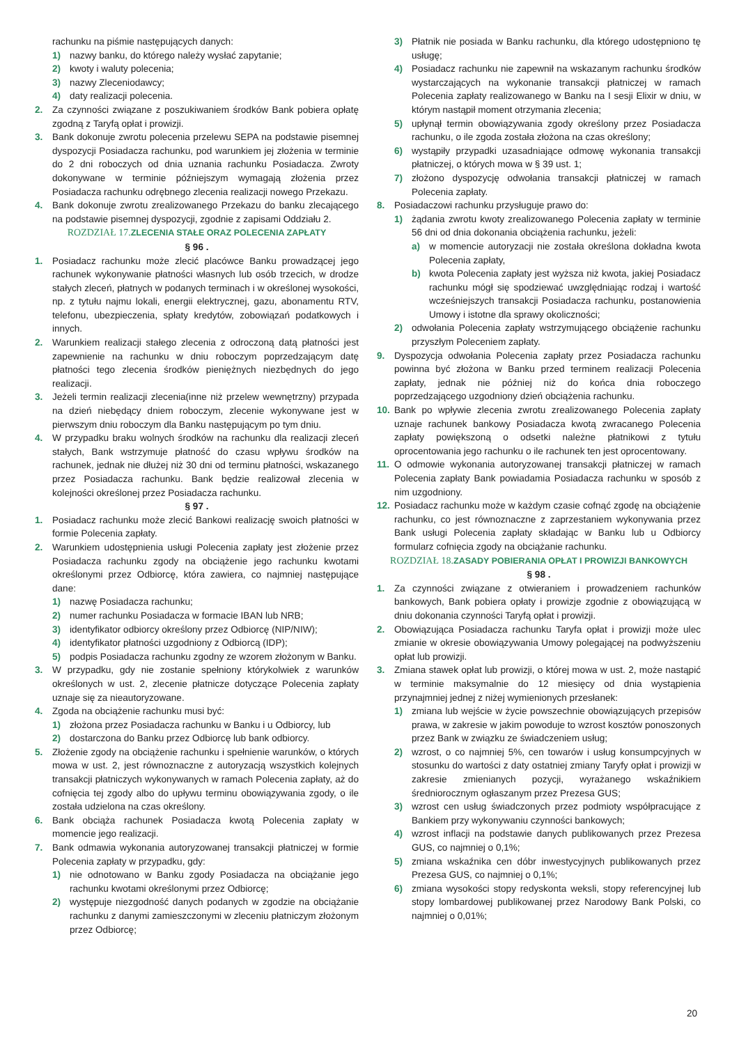rachunku na piśmie następujących danych:
1) nazwy banku, do którego należy wysłać zapytanie;
2) kwoty i waluty polecenia;
3) nazwy Zleceniodawcy;
4) daty realizacji polecenia.
2. Za czynności związane z poszukiwaniem środków Bank pobiera opłatę zgodną z Taryfą opłat i prowizji.
3. Bank dokonuje zwrotu polecenia przelewu SEPA na podstawie pisemnej dyspozycji Posiadacza rachunku, pod warunkiem jej złożenia w terminie do 2 dni roboczych od dnia uznania rachunku Posiadacza. Zwroty dokonywane w terminie późniejszym wymagają złożenia przez Posiadacza rachunku odrębnego zlecenia realizacji nowego Przekazu.
4. Bank dokonuje zwrotu zrealizowanego Przekazu do banku zlecającego na podstawie pisemnej dyspozycji, zgodnie z zapisami Oddziału 2.
ROZDZIAŁ 17. ZLECENIA STAŁE ORAZ POLECENIA ZAPŁATY
§ 96 .
1. Posiadacz rachunku może zlecić placówce Banku prowadzącej jego rachunek wykonywanie płatności własnych lub osób trzecich, w drodze stałych zleceń, płatnych w podanych terminach i w określonej wysokości, np. z tytułu najmu lokali, energii elektrycznej, gazu, abonamentu RTV, telefonu, ubezpieczenia, spłaty kredytów, zobowiązań podatkowych i innych.
2. Warunkiem realizacji stałego zlecenia z odroczoną datą płatności jest zapewnienie na rachunku w dniu roboczym poprzedzającym datę płatności tego zlecenia środków pieniężnych niezbędnych do jego realizacji.
3. Jeżeli termin realizacji zlecenia(inne niż przelew wewnętrzny) przypada na dzień niebędący dniem roboczym, zlecenie wykonywane jest w pierwszym dniu roboczym dla Banku następującym po tym dniu.
4. W przypadku braku wolnych środków na rachunku dla realizacji zleceń stałych, Bank wstrzymuje płatność do czasu wpływu środków na rachunek, jednak nie dłużej niż 30 dni od terminu płatności, wskazanego przez Posiadacza rachunku. Bank będzie realizował zlecenia w kolejności określonej przez Posiadacza rachunku.
§ 97 .
1. Posiadacz rachunku może zlecić Bankowi realizację swoich płatności w formie Polecenia zapłaty.
2. Warunkiem udostępnienia usługi Polecenia zapłaty jest złożenie przez Posiadacza rachunku zgody na obciążenie jego rachunku kwotami określonymi przez Odbiorcę, która zawiera, co najmniej następujące dane:
1) nazwę Posiadacza rachunku;
2) numer rachunku Posiadacza w formacie IBAN lub NRB;
3) identyfikator odbiorcy określony przez Odbiorcę (NIP/NIW);
4) identyfikator płatności uzgodniony z Odbiorcą (IDP);
5) podpis Posiadacza rachunku zgodny ze wzorem złożonym w Banku.
3. W przypadku, gdy nie zostanie spełniony którykolwiek z warunków określonych w ust. 2, zlecenie płatnicze dotyczące Polecenia zapłaty uznaje się za nieautoryzowane.
4. Zgoda na obciążenie rachunku musi być:
1) złożona przez Posiadacza rachunku w Banku i u Odbiorcy, lub
2) dostarczona do Banku przez Odbiorcę lub bank odbiorcy.
5. Złożenie zgody na obciążenie rachunku i spełnienie warunków, o których mowa w ust. 2, jest równoznaczne z autoryzacją wszystkich kolejnych transakcji płatniczych wykonywanych w ramach Polecenia zapłaty, aż do cofnięcia tej zgody albo do upływu terminu obowiązywania zgody, o ile została udzielona na czas określony.
6. Bank obciąża rachunek Posiadacza kwotą Polecenia zapłaty w momencie jego realizacji.
7. Bank odmawia wykonania autoryzowanej transakcji płatniczej w formie Polecenia zapłaty w przypadku, gdy:
1) nie odnotowano w Banku zgody Posiadacza na obciążanie jego rachunku kwotami określonymi przez Odbiorcę;
2) występuje niezgodność danych podanych w zgodzie na obciążanie rachunku z danymi zamieszczonymi w zleceniu płatniczym złożonym przez Odbiorcę;
3) Płatnik nie posiada w Banku rachunku, dla którego udostępniono tę usługę;
4) Posiadacz rachunku nie zapewnił na wskazanym rachunku środków wystarczających na wykonanie transakcji płatniczej w ramach Polecenia zapłaty realizowanego w Banku na I sesji Elixir w dniu, w którym nastąpił moment otrzymania zlecenia;
5) upłynął termin obowiązywania zgody określony przez Posiadacza rachunku, o ile zgoda została złożona na czas określony;
6) wystąpiły przypadki uzasadniające odmowę wykonania transakcji płatniczej, o których mowa w § 39 ust. 1;
7) złożono dyspozycję odwołania transakcji płatniczej w ramach Polecenia zapłaty.
8. Posiadaczowi rachunku przysługuje prawo do:
1) żądania zwrotu kwoty zrealizowanego Polecenia zapłaty w terminie 56 dni od dnia dokonania obciążenia rachunku, jeżeli:
a) w momencie autoryzacji nie została określona dokładna kwota Polecenia zapłaty,
b) kwota Polecenia zapłaty jest wyższa niż kwota, jakiej Posiadacz rachunku mógł się spodziewać uwzględniając rodzaj i wartość wcześniejszych transakcji Posiadacza rachunku, postanowienia Umowy i istotne dla sprawy okoliczności;
2) odwołania Polecenia zapłaty wstrzymującego obciążenie rachunku przyszłym Poleceniem zapłaty.
9. Dyspozycja odwołania Polecenia zapłaty przez Posiadacza rachunku powinna być złożona w Banku przed terminem realizacji Polecenia zapłaty, jednak nie później niż do końca dnia roboczego poprzedzającego uzgodniony dzień obciążenia rachunku.
10. Bank po wpływie zlecenia zwrotu zrealizowanego Polecenia zapłaty uznaje rachunek bankowy Posiadacza kwotą zwracanego Polecenia zapłaty powiększoną o odsetki należne płatnikowi z tytułu oprocentowania jego rachunku o ile rachunek ten jest oprocentowany.
11. O odmowie wykonania autoryzowanej transakcji płatniczej w ramach Polecenia zapłaty Bank powiadamia Posiadacza rachunku w sposób z nim uzgodniony.
12. Posiadacz rachunku może w każdym czasie cofnąć zgodę na obciążenie rachunku, co jest równoznaczne z zaprzestaniem wykonywania przez Bank usługi Polecenia zapłaty składając w Banku lub u Odbiorcy formularz cofnięcia zgody na obciążanie rachunku.
ROZDZIAŁ 18. ZASADY POBIERANIA OPŁAT I PROWIZJI BANKOWYCH
§ 98 .
1. Za czynności związane z otwieraniem i prowadzeniem rachunków bankowych, Bank pobiera opłaty i prowizje zgodnie z obowiązującą w dniu dokonania czynności Taryfą opłat i prowizji.
2. Obowiązująca Posiadacza rachunku Taryfa opłat i prowizji może ulec zmianie w okresie obowiązywania Umowy polegającej na podwyższeniu opłat lub prowizji.
3. Zmiana stawek opłat lub prowizji, o której mowa w ust. 2, może nastąpić w terminie maksymalnie do 12 miesięcy od dnia wystąpienia przynajmniej jednej z niżej wymienionych przesłanek:
1) zmiana lub wejście w życie powszechnie obowiązujących przepisów prawa, w zakresie w jakim powoduje to wzrost kosztów ponoszonych przez Bank w związku ze świadczeniem usług;
2) wzrost, o co najmniej 5%, cen towarów i usług konsumpcyjnych w stosunku do wartości z daty ostatniej zmiany Taryfy opłat i prowizji w zakresie zmienianych pozycji, wyrażanego wskaźnikiem średniorocznym ogłaszanym przez Prezesa GUS;
3) wzrost cen usług świadczonych przez podmioty współpracujące z Bankiem przy wykonywaniu czynności bankowych;
4) wzrost inflacji na podstawie danych publikowanych przez Prezesa GUS, co najmniej o 0,1%;
5) zmiana wskaźnika cen dóbr inwestycyjnych publikowanych przez Prezesa GUS, co najmniej o 0,1%;
6) zmiana wysokości stopy redyskonta weksli, stopy referencyjnej lub stopy lombardowej publikowanej przez Narodowy Bank Polski, co najmniej o 0,01%;
20